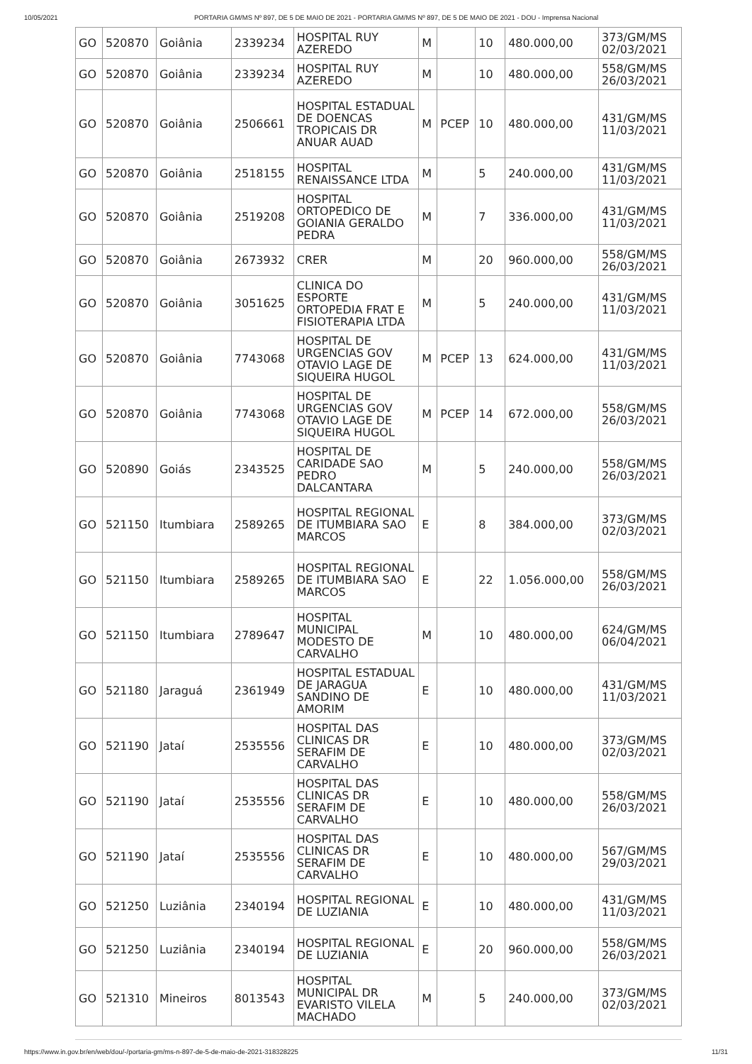10/05/2021 PORTARIA GM/MS Nº 897, DE 5 DE MAIO DE 2021 - PORTARIA GM/MS Nº 897, DE 5 DE MAIO DE 2021 - DOU - Imprensa Nacional
| GO | 520870 | Goiânia | 2339234 | HOSPITAL RUY AZEREDO | M | | 10 | 480.000,00 | 373/GM/MS 02/03/2021 |
| GO | 520870 | Goiânia | 2339234 | HOSPITAL RUY AZEREDO | M | | 10 | 480.000,00 | 558/GM/MS 26/03/2021 |
| GO | 520870 | Goiânia | 2506661 | HOSPITAL ESTADUAL DE DOENCAS TROPICAIS DR ANUAR AUAD | M | PCEP | 10 | 480.000,00 | 431/GM/MS 11/03/2021 |
| GO | 520870 | Goiânia | 2518155 | HOSPITAL RENAISSANCE LTDA | M | | 5 | 240.000,00 | 431/GM/MS 11/03/2021 |
| GO | 520870 | Goiânia | 2519208 | HOSPITAL ORTOPEDICO DE GOIANIA GERALDO PEDRA | M | | 7 | 336.000,00 | 431/GM/MS 11/03/2021 |
| GO | 520870 | Goiânia | 2673932 | CRER | M | | 20 | 960.000,00 | 558/GM/MS 26/03/2021 |
| GO | 520870 | Goiânia | 3051625 | CLINICA DO ESPORTE ORTOPEDIA FRAT E FISIOTERAPIA LTDA | M | | 5 | 240.000,00 | 431/GM/MS 11/03/2021 |
| GO | 520870 | Goiânia | 7743068 | HOSPITAL DE URGENCIAS GOV OTAVIO LAGE DE SIQUEIRA HUGOL | M | PCEP | 13 | 624.000,00 | 431/GM/MS 11/03/2021 |
| GO | 520870 | Goiânia | 7743068 | HOSPITAL DE URGENCIAS GOV OTAVIO LAGE DE SIQUEIRA HUGOL | M | PCEP | 14 | 672.000,00 | 558/GM/MS 26/03/2021 |
| GO | 520890 | Goiás | 2343525 | HOSPITAL DE CARIDADE SAO PEDRO DALCANTARA | M | | 5 | 240.000,00 | 558/GM/MS 26/03/2021 |
| GO | 521150 | Itumbiara | 2589265 | HOSPITAL REGIONAL DE ITUMBIARA SAO MARCOS | E | | 8 | 384.000,00 | 373/GM/MS 02/03/2021 |
| GO | 521150 | Itumbiara | 2589265 | HOSPITAL REGIONAL DE ITUMBIARA SAO MARCOS | E | | 22 | 1.056.000,00 | 558/GM/MS 26/03/2021 |
| GO | 521150 | Itumbiara | 2789647 | HOSPITAL MUNICIPAL MODESTO DE CARVALHO | M | | 10 | 480.000,00 | 624/GM/MS 06/04/2021 |
| GO | 521180 | Jaraguá | 2361949 | HOSPITAL ESTADUAL DE JARAGUA SANDINO DE AMORIM | E | | 10 | 480.000,00 | 431/GM/MS 11/03/2021 |
| GO | 521190 | Jataí | 2535556 | HOSPITAL DAS CLINICAS DR SERAFIM DE CARVALHO | E | | 10 | 480.000,00 | 373/GM/MS 02/03/2021 |
| GO | 521190 | Jataí | 2535556 | HOSPITAL DAS CLINICAS DR SERAFIM DE CARVALHO | E | | 10 | 480.000,00 | 558/GM/MS 26/03/2021 |
| GO | 521190 | Jataí | 2535556 | HOSPITAL DAS CLINICAS DR SERAFIM DE CARVALHO | E | | 10 | 480.000,00 | 567/GM/MS 29/03/2021 |
| GO | 521250 | Luziânia | 2340194 | HOSPITAL REGIONAL DE LUZIANIA | E | | 10 | 480.000,00 | 431/GM/MS 11/03/2021 |
| GO | 521250 | Luziânia | 2340194 | HOSPITAL REGIONAL DE LUZIANIA | E | | 20 | 960.000,00 | 558/GM/MS 26/03/2021 |
| GO | 521310 | Mineiros | 8013543 | HOSPITAL MUNICIPAL DR EVARISTO VILELA MACHADO | M | | 5 | 240.000,00 | 373/GM/MS 02/03/2021 |
https://www.in.gov.br/en/web/dou/-/portaria-gm/ms-n-897-de-5-de-maio-de-2021-318328225 11/31